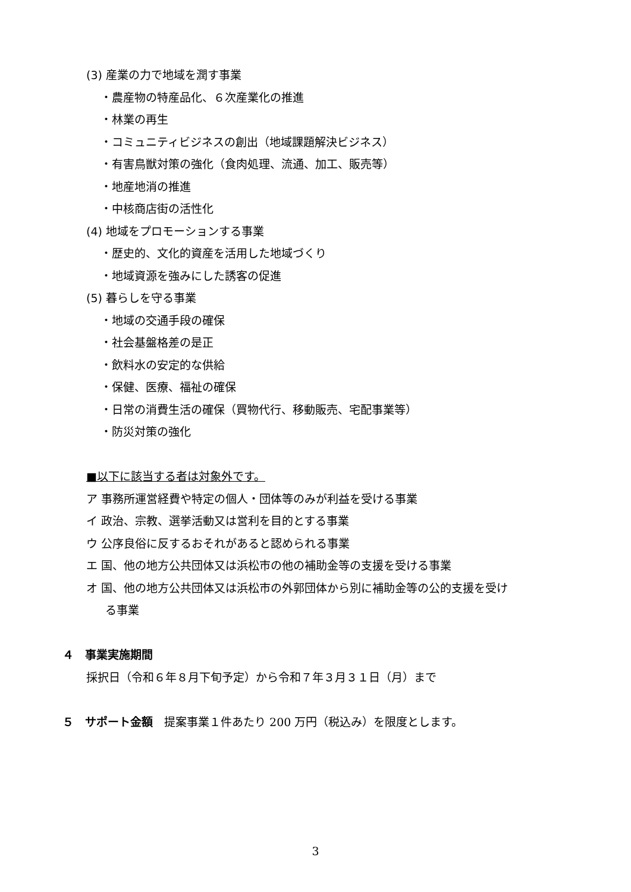(3) 産業の力で地域を潤す事業
・農産物の特産品化、６次産業化の推進
・林業の再生
・コミュニティビジネスの創出（地域課題解決ビジネス）
・有害鳥獣対策の強化（食肉処理、流通、加工、販売等）
・地産地消の推進
・中核商店街の活性化
(4) 地域をプロモーションする事業
・歴史的、文化的資産を活用した地域づくり
・地域資源を強みにした誘客の促進
(5) 暮らしを守る事業
・地域の交通手段の確保
・社会基盤格差の是正
・飲料水の安定的な供給
・保健、医療、福祉の確保
・日常の消費生活の確保（買物代行、移動販売、宅配事業等）
・防災対策の強化
■以下に該当する者は対象外です。
ア 事務所運営経費や特定の個人・団体等のみが利益を受ける事業
イ 政治、宗教、選挙活動又は営利を目的とする事業
ウ 公序良俗に反するおそれがあると認められる事業
エ 国、他の地方公共団体又は浜松市の他の補助金等の支援を受ける事業
オ 国、他の地方公共団体又は浜松市の外郭団体から別に補助金等の公的支援を受け
る事業
４　事業実施期間
採択日（令和６年８月下旬予定）から令和７年３月３１日（月）まで
５　サポート金額　提案事業１件あたり 200 万円（税込み）を限度とします。
3